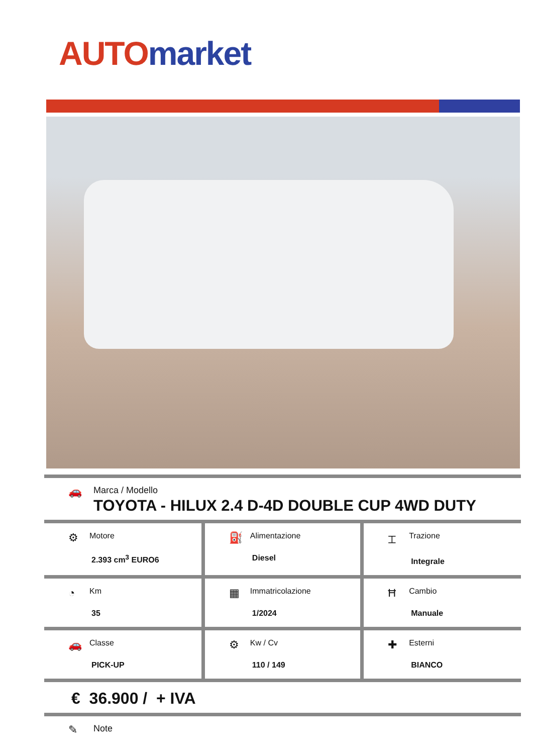AUTO market
🚗
Marca / Modello
TOYOTA - HILUX 2.4 D-4D DOUBLE CUP 4WD DUTY
| ⚙ Motore 2.393 cm<sup>3</sup> EURO6 | ⛽ Alimentazione Diesel | ⌶ Trazione Integrale |
| ◔ Km 35 | ▦ Immatricolazione 1/2024 | Ħ Cambio Manuale |
| 🚗 Classe PICK-UP | ⚙ Kw / Cv 110 / 149 | ✚ Esterni BIANCO |
€ 36.900 / + IVA
✎
Note